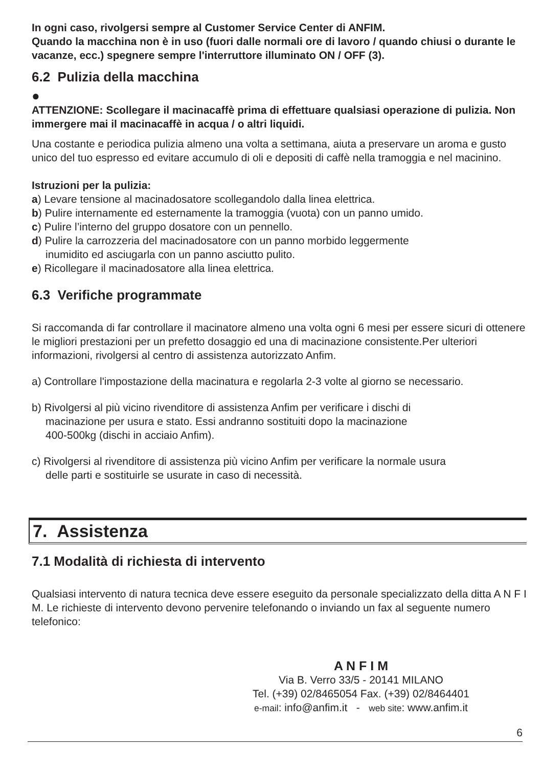In ogni caso, rivolgersi sempre al Customer Service Center di ANFIM.
Quando la macchina non è in uso (fuori dalle normali ore di lavoro / quando chiusi o durante le vacanze, ecc.) spegnere sempre l'interruttore illuminato ON / OFF (3).
6.2 Pulizia della macchina
●
ATTENZIONE: Scollegare il macinacaffè prima di effettuare qualsiasi operazione di pulizia. Non immergere mai il macinacaffè in acqua / o altri liquidi.
Una costante e periodica pulizia almeno una volta a settimana, aiuta a preservare un aroma e gusto unico del tuo espresso ed evitare accumulo di oli e depositi di caffè nella tramoggia e nel macinino.
Istruzioni per la pulizia:
a) Levare tensione al macinadosatore scollegandolo dalla linea elettrica.
b) Pulire internamente ed esternamente la tramoggia (vuota) con un panno umido.
c) Pulire l’interno del gruppo dosatore con un pennello.
d) Pulire la carrozzeria del macinadosatore con un panno morbido leggermente
inumidito ed asciugarla con un panno asciutto pulito.
e) Ricollegare il macinadosatore alla linea elettrica.
6.3 Verifiche programmate
Si raccomanda di far controllare il macinatore almeno una volta ogni 6 mesi per essere sicuri di ottenere le migliori prestazioni per un prefetto dosaggio ed una di macinazione consistente.Per ulteriori informazioni, rivolgersi al centro di assistenza autorizzato Anfim.
a) Controllare l'impostazione della macinatura e regolarla 2-3 volte al giorno se necessario.
b) Rivolgersi al più vicino rivenditore di assistenza Anfim per verificare i dischi di
macinazione per usura e stato. Essi andranno sostituiti dopo la macinazione
400-500kg (dischi in acciaio Anfim).
c) Rivolgersi al rivenditore di assistenza più vicino Anfim per verificare la normale usura
delle parti e sostituirle se usurate in caso di necessità.
7. Assistenza
7.1 Modalità di richiesta di intervento
Qualsiasi intervento di natura tecnica deve essere eseguito da personale specializzato della ditta A N F I M. Le richieste di intervento devono pervenire telefonando o inviando un fax al seguente numero telefonico:
A N F I M
Via B. Verro 33/5 - 20141 MILANO
Tel. (+39) 02/8465054 Fax. (+39) 02/8464401
e-mail: info@anfim.it - web site: www.anfim.it
6